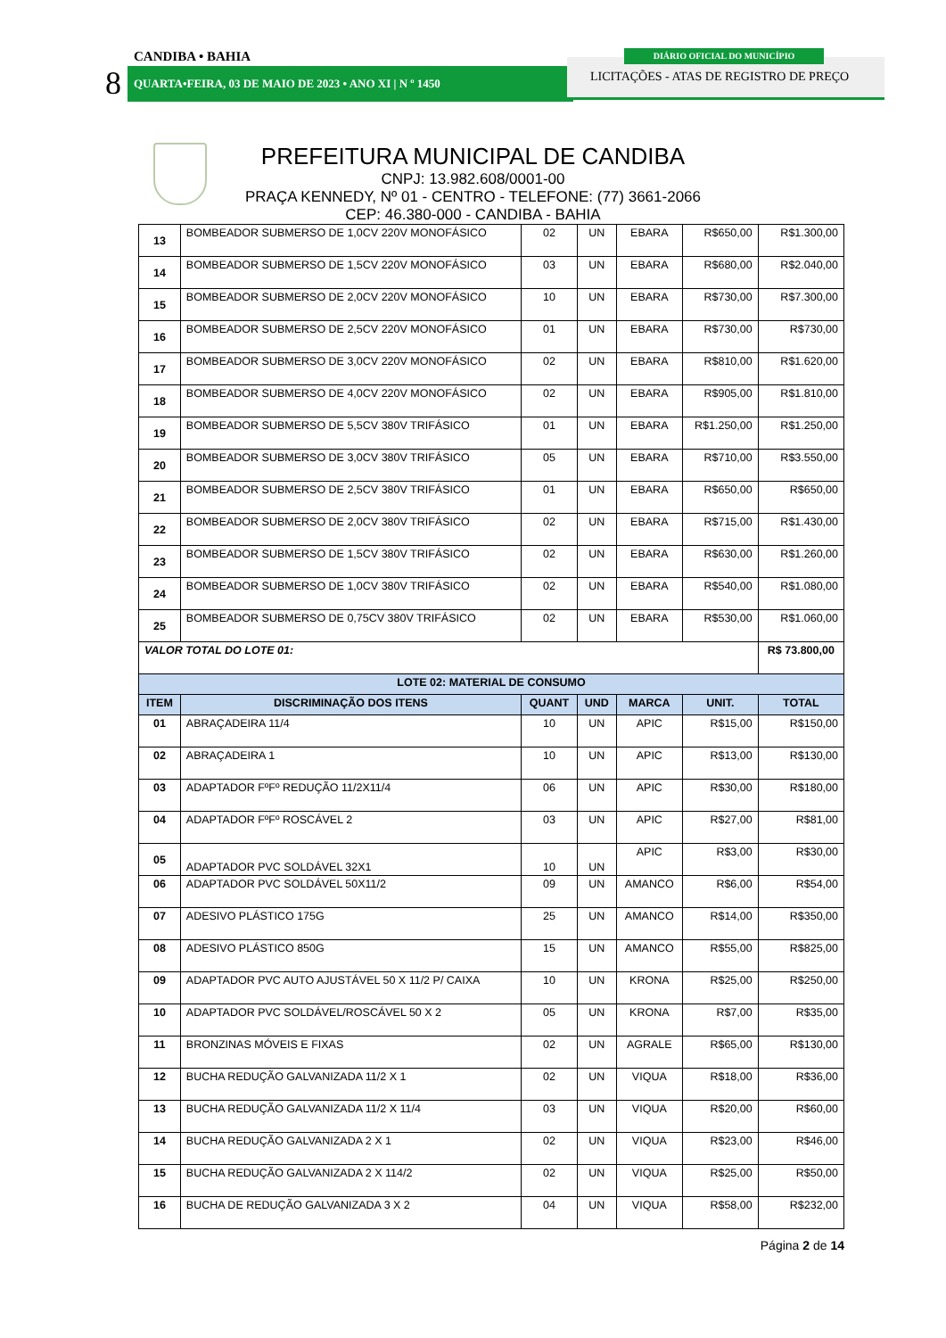CANDIBA • BAHIA
8 QUARTA•FEIRA, 03 DE MAIO DE 2023 • ANO XI | N º 1450
LICITAÇÕES - ATAS DE REGISTRO DE PREÇO
DIÁRIO OFICIAL DO MUNICÍPIO
PREFEITURA MUNICIPAL DE CANDIBA
CNPJ: 13.982.608/0001-00
PRAÇA KENNEDY, Nº 01 - CENTRO - TELEFONE: (77) 3661-2066
CEP: 46.380-000 - CANDIBA - BAHIA
| 13 | BOMBEADOR SUBMERSO DE 1,0CV 220V MONOFÁSICO | 02 | UN | EBARA | R$650,00 | R$1.300,00 |
| 14 | BOMBEADOR SUBMERSO DE 1,5CV 220V MONOFÁSICO | 03 | UN | EBARA | R$680,00 | R$2.040,00 |
| 15 | BOMBEADOR SUBMERSO DE 2,0CV 220V MONOFÁSICO | 10 | UN | EBARA | R$730,00 | R$7.300,00 |
| 16 | BOMBEADOR SUBMERSO DE 2,5CV 220V MONOFÁSICO | 01 | UN | EBARA | R$730,00 | R$730,00 |
| 17 | BOMBEADOR SUBMERSO DE 3,0CV 220V MONOFÁSICO | 02 | UN | EBARA | R$810,00 | R$1.620,00 |
| 18 | BOMBEADOR SUBMERSO DE 4,0CV 220V MONOFÁSICO | 02 | UN | EBARA | R$905,00 | R$1.810,00 |
| 19 | BOMBEADOR SUBMERSO DE 5,5CV 380V TRIFÁSICO | 01 | UN | EBARA | R$1.250,00 | R$1.250,00 |
| 20 | BOMBEADOR SUBMERSO DE 3,0CV 380V TRIFÁSICO | 05 | UN | EBARA | R$710,00 | R$3.550,00 |
| 21 | BOMBEADOR SUBMERSO DE 2,5CV 380V TRIFÁSICO | 01 | UN | EBARA | R$650,00 | R$650,00 |
| 22 | BOMBEADOR SUBMERSO DE 2,0CV 380V TRIFÁSICO | 02 | UN | EBARA | R$715,00 | R$1.430,00 |
| 23 | BOMBEADOR SUBMERSO DE 1,5CV 380V TRIFÁSICO | 02 | UN | EBARA | R$630,00 | R$1.260,00 |
| 24 | BOMBEADOR SUBMERSO DE 1,0CV 380V TRIFÁSICO | 02 | UN | EBARA | R$540,00 | R$1.080,00 |
| 25 | BOMBEADOR SUBMERSO DE 0,75CV 380V TRIFÁSICO | 02 | UN | EBARA | R$530,00 | R$1.060,00 |
| VALOR TOTAL DO LOTE 01: | | | | | | R$ 73.800,00 |
| LOTE 02: MATERIAL DE CONSUMO | | | | | | |
| ITEM | DISCRIMINAÇÃO DOS ITENS | QUANT | UND | MARCA | UNIT. | TOTAL |
| 01 | ABRAÇADEIRA 11/4 | 10 | UN | APIC | R$15,00 | R$150,00 |
| 02 | ABRAÇADEIRA 1 | 10 | UN | APIC | R$13,00 | R$130,00 |
| 03 | ADAPTADOR FºFº REDUÇÃO 11/2X11/4 | 06 | UN | APIC | R$30,00 | R$180,00 |
| 04 | ADAPTADOR FºFº ROSCÁVEL 2 | 03 | UN | APIC | R$27,00 | R$81,00 |
| 05 | ADAPTADOR PVC SOLDÁVEL 32X1 | 10 | UN | APIC | R$3,00 | R$30,00 |
| 06 | ADAPTADOR PVC SOLDÁVEL 50X11/2 | 09 | UN | AMANCO | R$6,00 | R$54,00 |
| 07 | ADESIVO PLÁSTICO 175G | 25 | UN | AMANCO | R$14,00 | R$350,00 |
| 08 | ADESIVO PLÁSTICO 850G | 15 | UN | AMANCO | R$55,00 | R$825,00 |
| 09 | ADAPTADOR PVC AUTO AJUSTÁVEL 50 X 11/2 P/ CAIXA | 10 | UN | KRONA | R$25,00 | R$250,00 |
| 10 | ADAPTADOR PVC SOLDÁVEL/ROSCÁVEL 50 X 2 | 05 | UN | KRONA | R$7,00 | R$35,00 |
| 11 | BRONZINAS MÓVEIS E FIXAS | 02 | UN | AGRALE | R$65,00 | R$130,00 |
| 12 | BUCHA REDUÇÃO GALVANIZADA 11/2 X 1 | 02 | UN | VIQUA | R$18,00 | R$36,00 |
| 13 | BUCHA REDUÇÃO GALVANIZADA 11/2 X 11/4 | 03 | UN | VIQUA | R$20,00 | R$60,00 |
| 14 | BUCHA REDUÇÃO GALVANIZADA 2 X 1 | 02 | UN | VIQUA | R$23,00 | R$46,00 |
| 15 | BUCHA REDUÇÃO GALVANIZADA 2 X 114/2 | 02 | UN | VIQUA | R$25,00 | R$50,00 |
| 16 | BUCHA DE REDUÇÃO GALVANIZADA 3 X 2 | 04 | UN | VIQUA | R$58,00 | R$232,00 |
Página 2 de 14